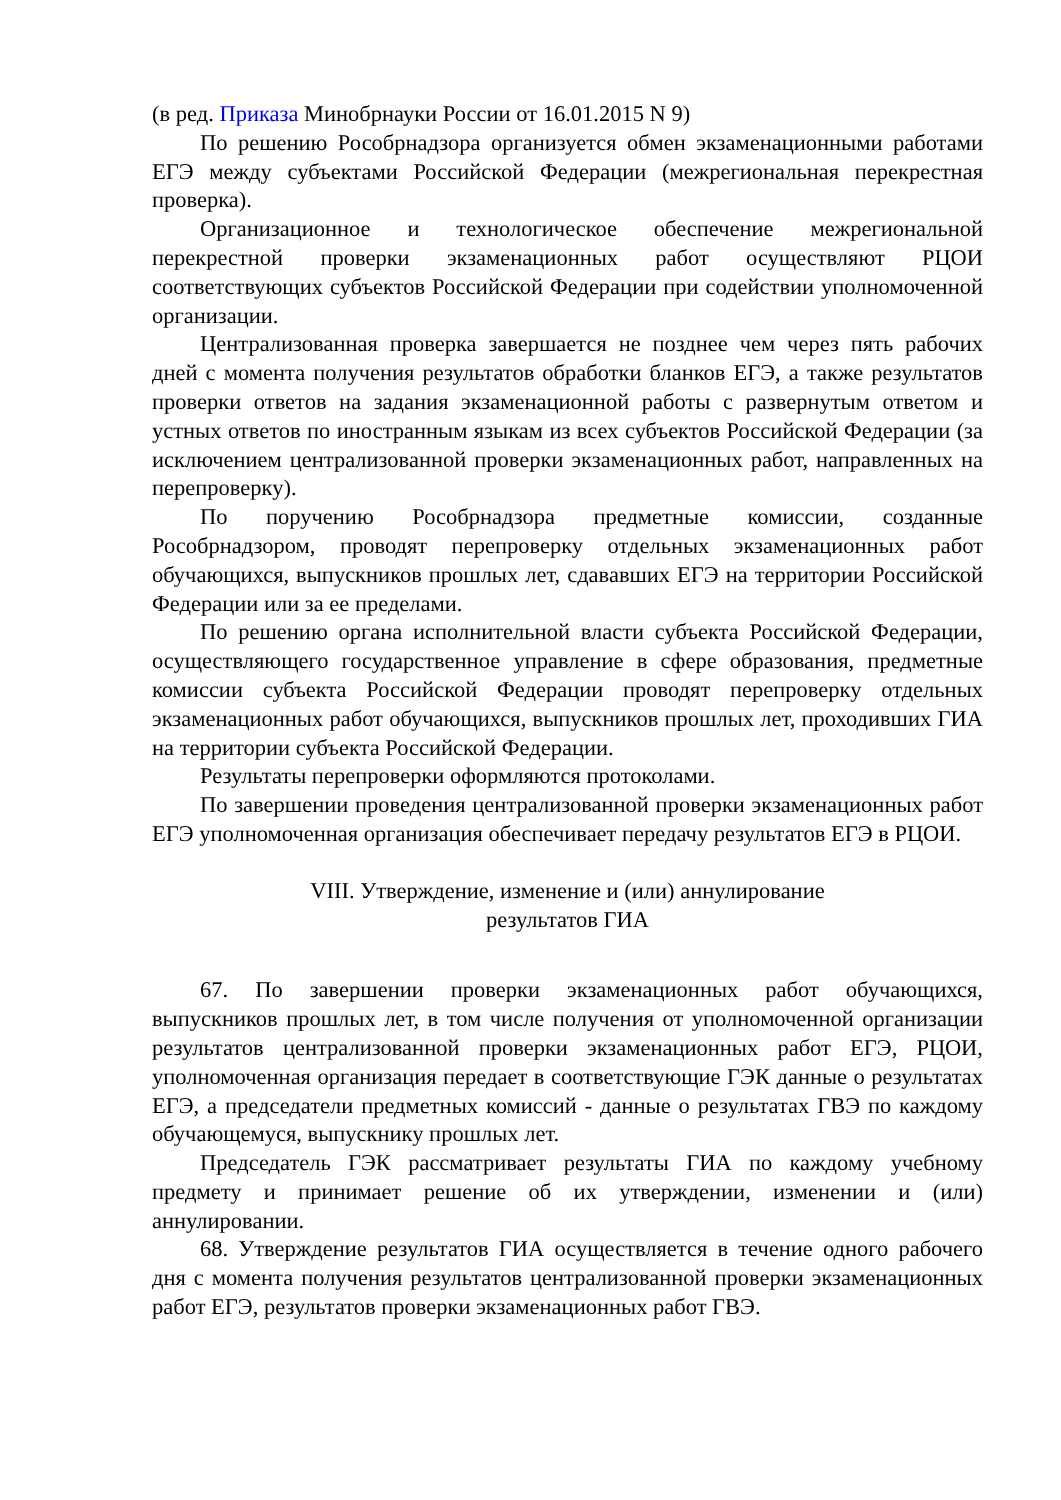(в ред. Приказа Минобрнауки России от 16.01.2015 N 9)
По решению Рособрнадзора организуется обмен экзаменационными работами ЕГЭ между субъектами Российской Федерации (межрегиональная перекрестная проверка).
Организационное и технологическое обеспечение межрегиональной перекрестной проверки экзаменационных работ осуществляют РЦОИ соответствующих субъектов Российской Федерации при содействии уполномоченной организации.
Централизованная проверка завершается не позднее чем через пять рабочих дней с момента получения результатов обработки бланков ЕГЭ, а также результатов проверки ответов на задания экзаменационной работы с развернутым ответом и устных ответов по иностранным языкам из всех субъектов Российской Федерации (за исключением централизованной проверки экзаменационных работ, направленных на перепроверку).
По поручению Рособрнадзора предметные комиссии, созданные Рособрнадзором, проводят перепроверку отдельных экзаменационных работ обучающихся, выпускников прошлых лет, сдававших ЕГЭ на территории Российской Федерации или за ее пределами.
По решению органа исполнительной власти субъекта Российской Федерации, осуществляющего государственное управление в сфере образования, предметные комиссии субъекта Российской Федерации проводят перепроверку отдельных экзаменационных работ обучающихся, выпускников прошлых лет, проходивших ГИА на территории субъекта Российской Федерации.
Результаты перепроверки оформляются протоколами.
По завершении проведения централизованной проверки экзаменационных работ ЕГЭ уполномоченная организация обеспечивает передачу результатов ЕГЭ в РЦОИ.
VIII. Утверждение, изменение и (или) аннулирование
результатов ГИА
67. По завершении проверки экзаменационных работ обучающихся, выпускников прошлых лет, в том числе получения от уполномоченной организации результатов централизованной проверки экзаменационных работ ЕГЭ, РЦОИ, уполномоченная организация передает в соответствующие ГЭК данные о результатах ЕГЭ, а председатели предметных комиссий - данные о результатах ГВЭ по каждому обучающемуся, выпускнику прошлых лет.
Председатель ГЭК рассматривает результаты ГИА по каждому учебному предмету и принимает решение об их утверждении, изменении и (или) аннулировании.
68. Утверждение результатов ГИА осуществляется в течение одного рабочего дня с момента получения результатов централизованной проверки экзаменационных работ ЕГЭ, результатов проверки экзаменационных работ ГВЭ.